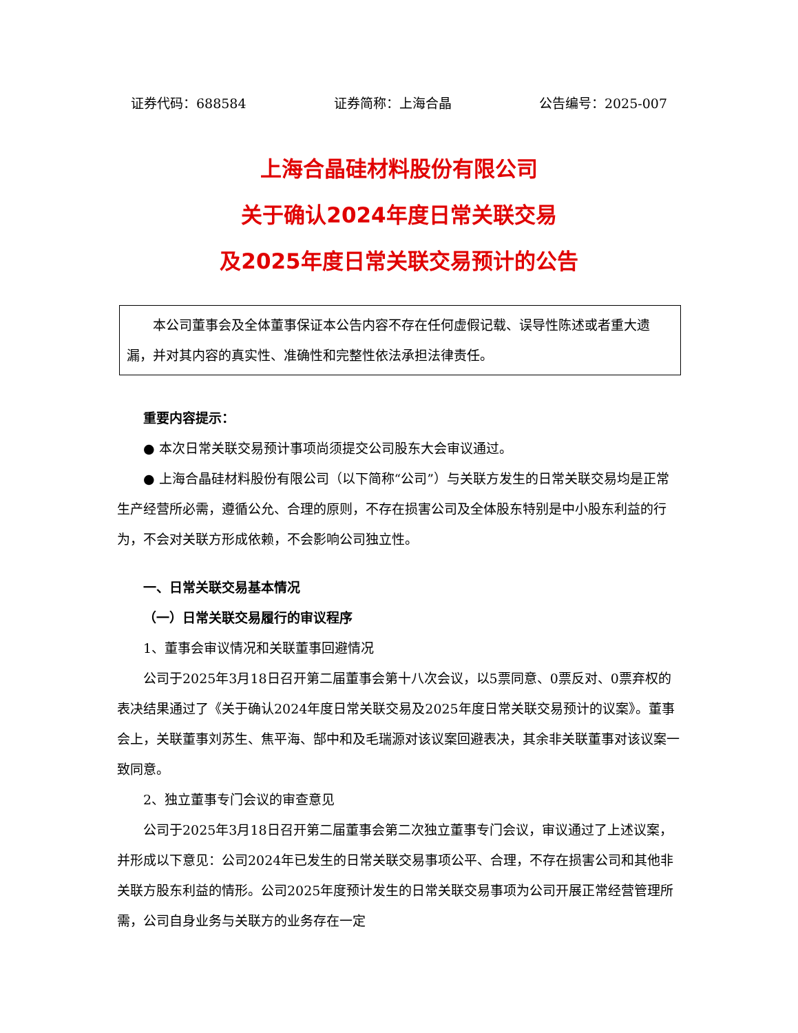证券代码：688584 证券简称：上海合晶 公告编号：2025-007
上海合晶硅材料股份有限公司
关于确认2024年度日常关联交易
及2025年度日常关联交易预计的公告
本公司董事会及全体董事保证本公告内容不存在任何虚假记载、误导性陈述或者重大遗漏，并对其内容的真实性、准确性和完整性依法承担法律责任。
重要内容提示：
● 本次日常关联交易预计事项尚须提交公司股东大会审议通过。
● 上海合晶硅材料股份有限公司（以下简称“公司”）与关联方发生的日常关联交易均是正常生产经营所必需，遵循公允、合理的原则，不存在损害公司及全体股东特别是中小股东利益的行为，不会对关联方形成依赖，不会影响公司独立性。
一、日常关联交易基本情况
（一）日常关联交易履行的审议程序
1、董事会审议情况和关联董事回避情况
公司于2025年3月18日召开第二届董事会第十八次会议，以5票同意、0票反对、0票弃权的表决结果通过了《关于确认2024年度日常关联交易及2025年度日常关联交易预计的议案》。董事会上，关联董事刘苏生、焦平海、郜中和及毛瑞源对该议案回避表决，其余非关联董事对该议案一致同意。
2、独立董事专门会议的审查意见
公司于2025年3月18日召开第二届董事会第二次独立董事专门会议，审议通过了上述议案，并形成以下意见：公司2024年已发生的日常关联交易事项公平、合理，不存在损害公司和其他非关联方股东利益的情形。公司2025年度预计发生的日常关联交易事项为公司开展正常经营管理所需，公司自身业务与关联方的业务存在一定